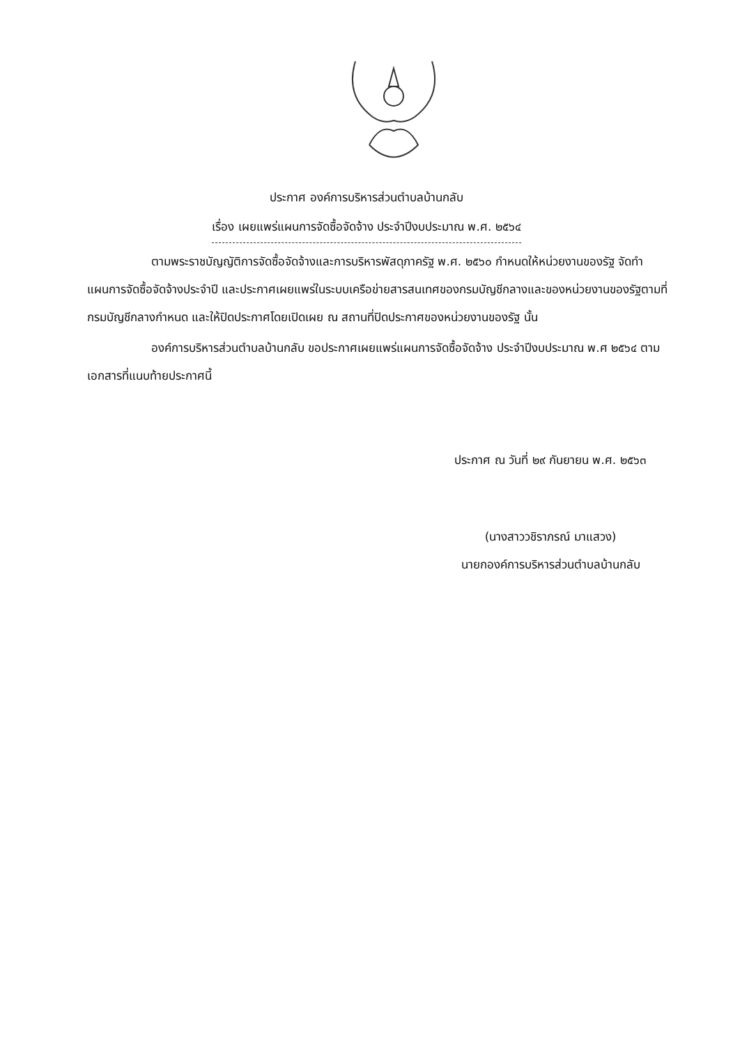ประกาศ องค์การบริหารส่วนตำบลบ้านกลับ
เรื่อง เผยแพร่แผนการจัดซื้อจัดจ้าง ประจำปีงบประมาณ พ.ศ. ๒๕๖๔
ตามพระราชบัญญัติการจัดซื้อจัดจ้างและการบริหารพัสดุภาครัฐ พ.ศ. ๒๕๖๐ กำหนดให้หน่วยงานของรัฐ จัดทำแผนการจัดซื้อจัดจ้างประจำปี และประกาศเผยแพร่ในระบบเครือข่ายสารสนเทศของกรมบัญชีกลางและของหน่วยงานของรัฐตามที่กรมบัญชีกลางกำหนด และให้ปิดประกาศโดยเปิดเผย ณ สถานที่ปิดประกาศของหน่วยงานของรัฐ นั้น
องค์การบริหารส่วนตำบลบ้านกลับ ขอประกาศเผยแพร่แผนการจัดซื้อจัดจ้าง ประจำปีงบประมาณ พ.ศ ๒๕๖๔ ตามเอกสารที่แนบท้ายประกาศนี้
ประกาศ ณ วันที่ ๒๙ กันยายน พ.ศ. ๒๕๖๓
(นางสาววชิราภรณ์ มาแสวง)
นายกองค์การบริหารส่วนตำบลบ้านกลับ